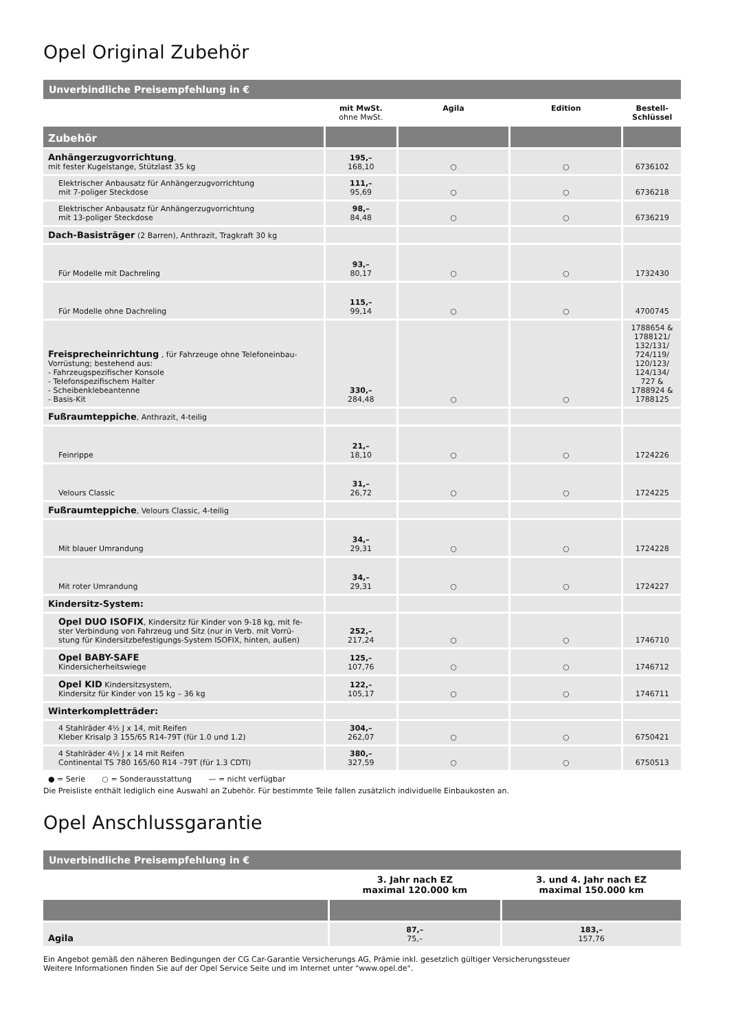Opel Original Zubehör
| Unverbindliche Preisempfehlung in € | | | | |
| | mit MwSt. ohne MwSt. | Agila | Edition | Bestell- Schlüssel |
| Zubehör | | | | |
| Anhängerzugvorrichtung , mit fester Kugelstange, Stützlast 35 kg | 195,– 168,10 | ○ | ○ | 6736102 |
| Elektrischer Anbausatz für Anhängerzugvorrichtung mit 7-poliger Steckdose | 111,– 95,69 | ○ | ○ | 6736218 |
| Elektrischer Anbausatz für Anhängerzugvorrichtung mit 13-poliger Steckdose | 98,– 84,48 | ○ | ○ | 6736219 |
| Dach-Basisträger (2 Barren), Anthrazit, Tragkraft 30 kg | | | | |
| Für Modelle mit Dachreling | 93,– 80,17 | ○ | ○ | 1732430 |
| Für Modelle ohne Dachreling | 115,– 99,14 | ○ | ○ | 4700745 |
| Freisprecheinrichtung , für Fahrzeuge ohne Telefoneinbau- Vorrüstung; bestehend aus: - Fahrzeugspezifischer Konsole - Telefonspezifischem Halter - Scheibenklebeantenne - Basis-Kit | 330,– 284,48 | ○ | ○ | 1788654 & 1788121/ 132/131/ 724/119/ 120/123/ 124/134/ 727 & 1788924 & 1788125 |
| Fußraumteppiche , Anthrazit, 4-teilig | | | | |
| Feinrippe | 21,– 18,10 | ○ | ○ | 1724226 |
| Velours Classic | 31,– 26,72 | ○ | ○ | 1724225 |
| Fußraumteppiche , Velours Classic, 4-teilig | | | | |
| Mit blauer Umrandung | 34,– 29,31 | ○ | ○ | 1724228 |
| Mit roter Umrandung | 34,– 29,31 | ○ | ○ | 1724227 |
| Kindersitz-System: | | | | |
| Opel DUO ISOFIX , Kindersitz für Kinder von 9-18 kg, mit fe- ster Verbindung von Fahrzeug und Sitz (nur in Verb. mit Vorrü- stung für Kindersitzbefestigungs-System ISOFIX, hinten, außen) | 252,– 217,24 | ○ | ○ | 1746710 |
| Opel BABY-SAFE Kindersicherheitswiege | 125,– 107,76 | ○ | ○ | 1746712 |
| Opel KID Kindersitzsystem, Kindersitz für Kinder von 15 kg – 36 kg | 122,– 105,17 | ○ | ○ | 1746711 |
| Winterkompletträder: | | | | |
| 4 Stahlräder 4½ J x 14, mit Reifen Kleber Krisalp 3 155/65 R14-79T (für 1.0 und 1.2) | 304,– 262,07 | ○ | ○ | 6750421 |
| 4 Stahlräder 4½ J x 14 mit Reifen Continental TS 780 165/60 R14 –79T (für 1.3 CDTI) | 380,– 327,59 | ○ | ○ | 6750513 |
● = Serie ○ = Sonderausstattung — = nicht verfügbar
Die Preisliste enthält lediglich eine Auswahl an Zubehör. Für bestimmte Teile fallen zusätzlich individuelle Einbaukosten an.
Opel Anschlussgarantie
| Unverbindliche Preisempfehlung in € | | |
| | 3. Jahr nach EZ maximal 120.000 km | 3. und 4. Jahr nach EZ maximal 150.000 km |
| Agila | 87,– 75,– | 183,– 157,76 |
Ein Angebot gemäß den näheren Bedingungen der CG Car-Garantie Versicherungs AG, Prämie inkl. gesetzlich gültiger Versicherungssteuer
Weitere Informationen finden Sie auf der Opel Service Seite und im Internet unter "www.opel.de".